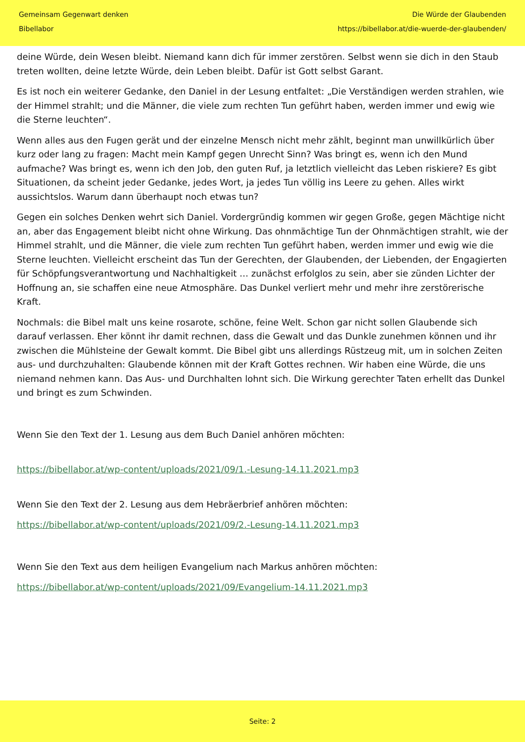Gemeinsam Gegenwart denken
Bibellabor
Die Würde der Glaubenden
https://bibellabor.at/die-wuerde-der-glaubenden/
deine Würde, dein Wesen bleibt. Niemand kann dich für immer zerstören. Selbst wenn sie dich in den Staub treten wollten, deine letzte Würde, dein Leben bleibt. Dafür ist Gott selbst Garant.
Es ist noch ein weiterer Gedanke, den Daniel in der Lesung entfaltet: „Die Verständigen werden strahlen, wie der Himmel strahlt; und die Männer, die viele zum rechten Tun geführt haben, werden immer und ewig wie die Sterne leuchten“.
Wenn alles aus den Fugen gerät und der einzelne Mensch nicht mehr zählt, beginnt man unwillkürlich über kurz oder lang zu fragen: Macht mein Kampf gegen Unrecht Sinn? Was bringt es, wenn ich den Mund aufmache? Was bringt es, wenn ich den Job, den guten Ruf, ja letztlich vielleicht das Leben riskiere? Es gibt Situationen, da scheint jeder Gedanke, jedes Wort, ja jedes Tun völlig ins Leere zu gehen. Alles wirkt aussichtslos. Warum dann überhaupt noch etwas tun?
Gegen ein solches Denken wehrt sich Daniel. Vordergründig kommen wir gegen Große, gegen Mächtige nicht an, aber das Engagement bleibt nicht ohne Wirkung. Das ohnmächtige Tun der Ohnmächtigen strahlt, wie der Himmel strahlt, und die Männer, die viele zum rechten Tun geführt haben, werden immer und ewig wie die Sterne leuchten. Vielleicht erscheint das Tun der Gerechten, der Glaubenden, der Liebenden, der Engagierten für Schöpfungsverantwortung und Nachhaltigkeit … zunächst erfolglos zu sein, aber sie zünden Lichter der Hoffnung an, sie schaffen eine neue Atmosphäre. Das Dunkel verliert mehr und mehr ihre zerstörerische Kraft.
Nochmals: die Bibel malt uns keine rosarote, schöne, feine Welt. Schon gar nicht sollen Glaubende sich darauf verlassen. Eher könnt ihr damit rechnen, dass die Gewalt und das Dunkle zunehmen können und ihr zwischen die Mühlsteine der Gewalt kommt. Die Bibel gibt uns allerdings Rüstzeug mit, um in solchen Zeiten aus- und durchzuhalten: Glaubende können mit der Kraft Gottes rechnen. Wir haben eine Würde, die uns niemand nehmen kann. Das Aus- und Durchhalten lohnt sich. Die Wirkung gerechter Taten erhellt das Dunkel und bringt es zum Schwinden.
Wenn Sie den Text der 1. Lesung aus dem Buch Daniel anhören möchten:
https://bibellabor.at/wp-content/uploads/2021/09/1.-Lesung-14.11.2021.mp3
Wenn Sie den Text der 2. Lesung aus dem Hebräerbrief anhören möchten:
https://bibellabor.at/wp-content/uploads/2021/09/2.-Lesung-14.11.2021.mp3
Wenn Sie den Text aus dem heiligen Evangelium nach Markus anhören möchten:
https://bibellabor.at/wp-content/uploads/2021/09/Evangelium-14.11.2021.mp3
Seite: 2